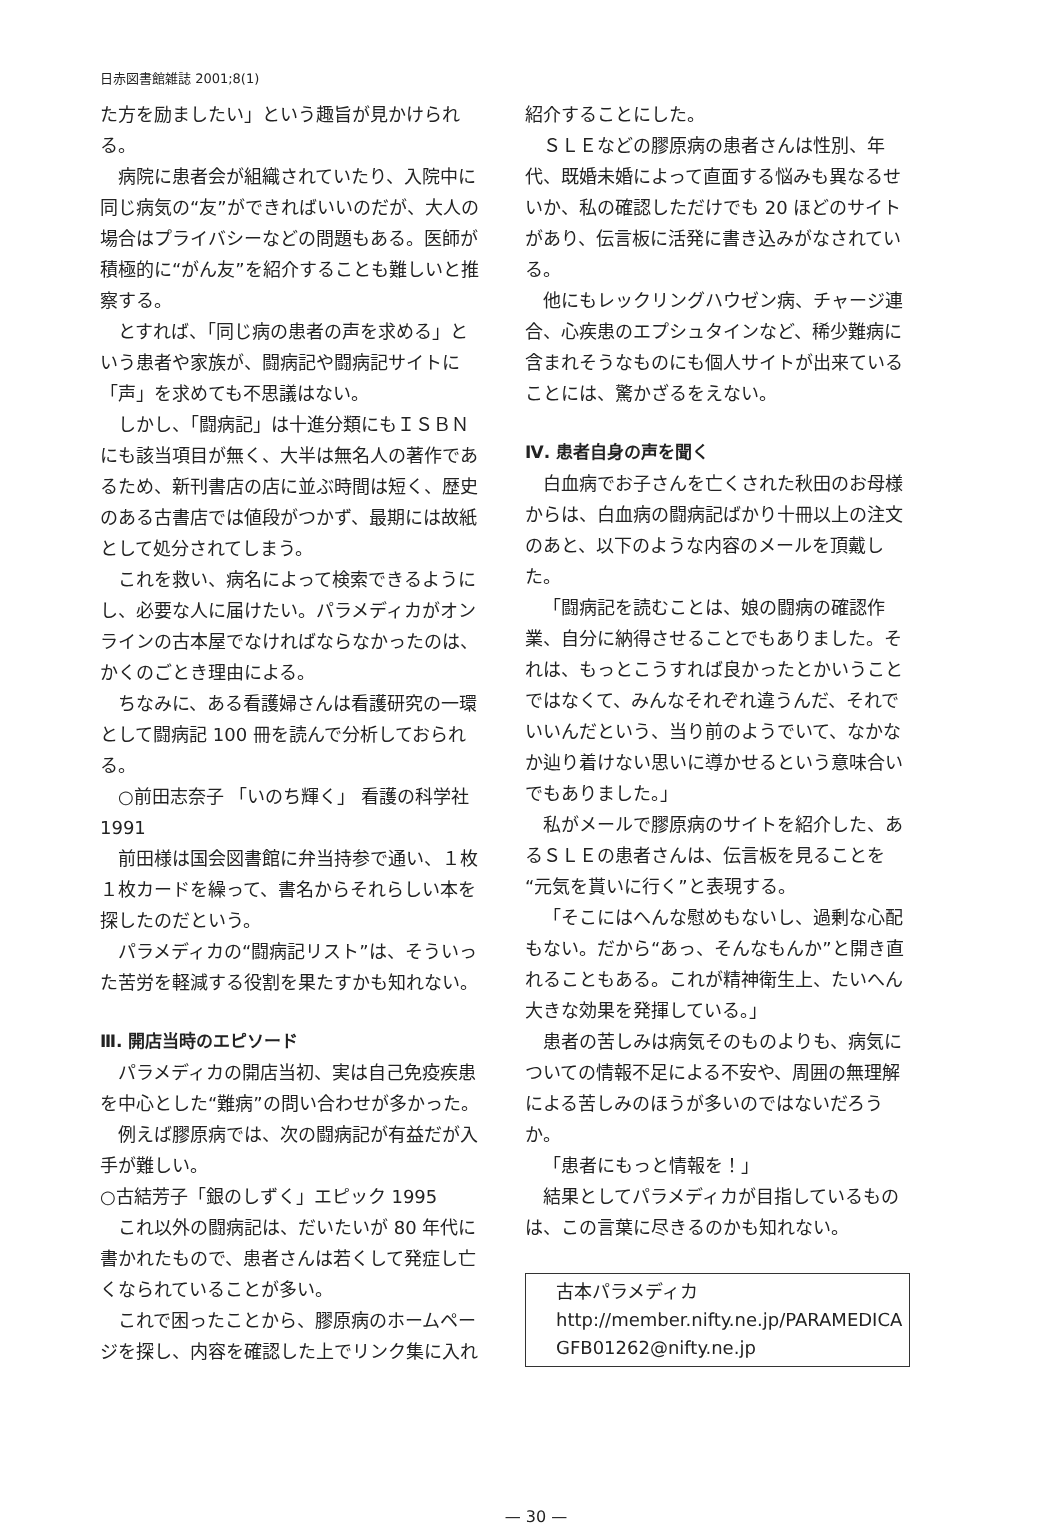日赤図書館雑誌 2001;8(1)
た方を励ましたい」という趣旨が見かけられる。
病院に患者会が組織されていたり、入院中に同じ病気の“友”ができればいいのだが、大人の場合はプライバシーなどの問題もある。医師が積極的に“がん友”を紹介することも難しいと推察する。
とすれば、「同じ病の患者の声を求める」という患者や家族が、闘病記や闘病記サイトに「声」を求めても不思議はない。
しかし、「闘病記」は十進分類にもＩＳＢＮにも該当項目が無く、大半は無名人の著作であるため、新刊書店の店に並ぶ時間は短く、歴史のある古書店では値段がつかず、最期には故紙として処分されてしまう。
これを救い、病名によって検索できるようにし、必要な人に届けたい。パラメディカがオンラインの古本屋でなければならなかったのは、かくのごとき理由による。
ちなみに、ある看護婦さんは看護研究の一環として闘病記 100 冊を読んで分析しておられる。
○前田志奈子 「いのち輝く」 看護の科学社 1991
前田様は国会図書館に弁当持参で通い、１枚１枚カードを繰って、書名からそれらしい本を探したのだという。
パラメディカの“闘病記リスト”は、そういった苦労を軽減する役割を果たすかも知れない。
Ⅲ. 開店当時のエピソード
パラメディカの開店当初、実は自己免疫疾患を中心とした“難病”の問い合わせが多かった。
例えば膠原病では、次の闘病記が有益だが入手が難しい。
○古結芳子「銀のしずく」エピック 1995
これ以外の闘病記は、だいたいが 80 年代に書かれたもので、患者さんは若くして発症し亡くなられていることが多い。
これで困ったことから、膠原病のホームページを探し、内容を確認した上でリンク集に入れ
紹介することにした。
ＳＬＥなどの膠原病の患者さんは性別、年代、既婚未婚によって直面する悩みも異なるせいか、私の確認しただけでも 20 ほどのサイトがあり、伝言板に活発に書き込みがなされている。
他にもレックリングハウゼン病、チャージ連合、心疾患のエプシュタインなど、稀少難病に含まれそうなものにも個人サイトが出来ていることには、驚かざるをえない。
Ⅳ. 患者自身の声を聞く
白血病でお子さんを亡くされた秋田のお母様からは、白血病の闘病記ばかり十冊以上の注文のあと、以下のような内容のメールを頂戴した。
「闘病記を読むことは、娘の闘病の確認作業、自分に納得させることでもありました。それは、もっとこうすれば良かったとかいうことではなくて、みんなそれぞれ違うんだ、それでいいんだという、当り前のようでいて、なかなか辿り着けない思いに導かせるという意味合いでもありました。」
私がメールで膠原病のサイトを紹介した、あるＳＬＥの患者さんは、伝言板を見ることを“元気を貰いに行く”と表現する。
「そこにはへんな慰めもないし、過剰な心配もない。だから“あっ、そんなもんか”と開き直れることもある。これが精神衛生上、たいへん大きな効果を発揮している。」
患者の苦しみは病気そのものよりも、病気についての情報不足による不安や、周囲の無理解による苦しみのほうが多いのではないだろうか。
「患者にもっと情報を！」
結果としてパラメディカが目指しているものは、この言葉に尽きるのかも知れない。
古本パラメディカ
http://member.nifty.ne.jp/PARAMEDICA
GFB01262@nifty.ne.jp
— 30 —